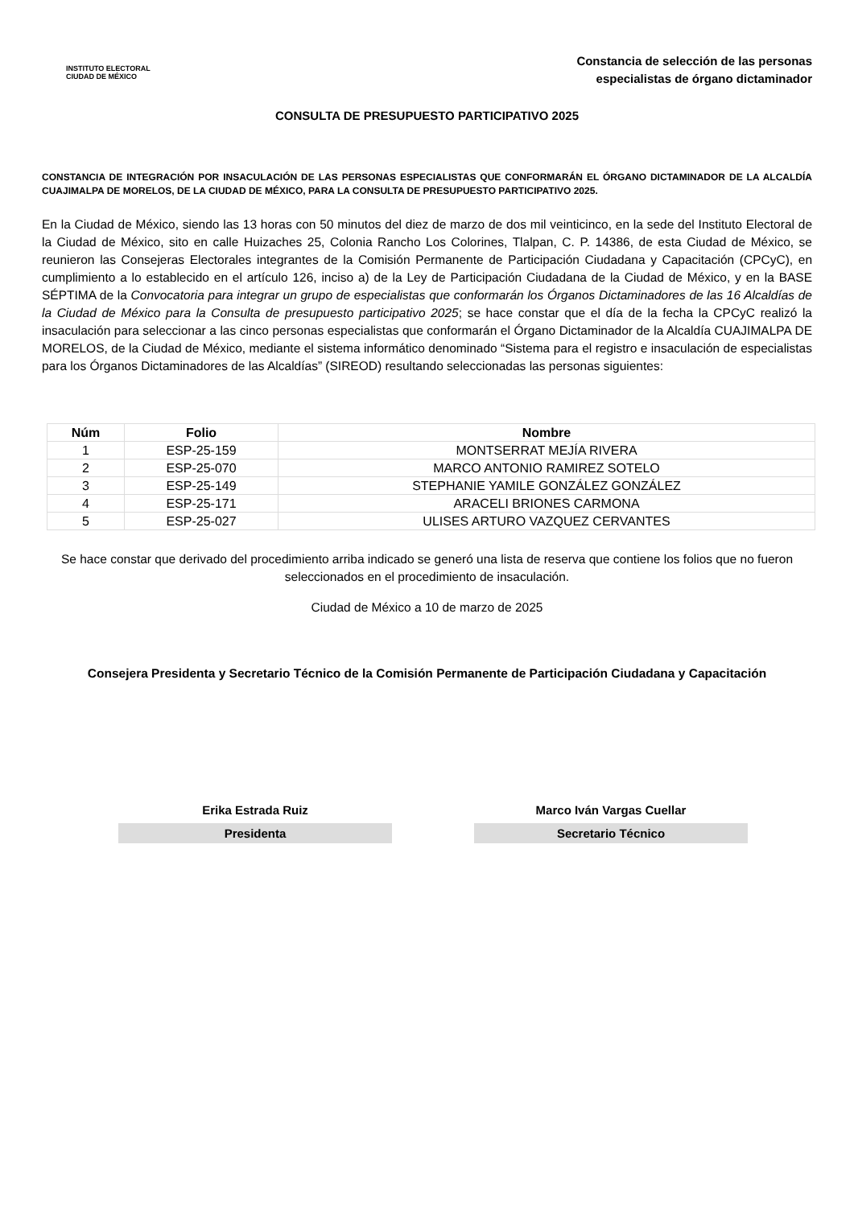INSTITUTO ELECTORAL
CIUDAD DE MÉXICO
Constancia de selección de las personas
especialistas de órgano dictaminador
CONSULTA DE PRESUPUESTO PARTICIPATIVO 2025
CONSTANCIA DE INTEGRACIÓN POR INSACULACIÓN DE LAS PERSONAS ESPECIALISTAS QUE CONFORMARÁN EL ÓRGANO DICTAMINADOR DE LA ALCALDÍA CUAJIMALPA DE MORELOS, DE LA CIUDAD DE MÉXICO, PARA LA CONSULTA DE PRESUPUESTO PARTICIPATIVO 2025.
En la Ciudad de México, siendo las 13 horas con 50 minutos del diez de marzo de dos mil veinticinco, en la sede del Instituto Electoral de la Ciudad de México, sito en calle Huizaches 25, Colonia Rancho Los Colorines, Tlalpan, C. P. 14386, de esta Ciudad de México, se reunieron las Consejeras Electorales integrantes de la Comisión Permanente de Participación Ciudadana y Capacitación (CPCyC), en cumplimiento a lo establecido en el artículo 126, inciso a) de la Ley de Participación Ciudadana de la Ciudad de México, y en la BASE SÉPTIMA de la Convocatoria para integrar un grupo de especialistas que conformarán los Órganos Dictaminadores de las 16 Alcaldías de la Ciudad de México para la Consulta de presupuesto participativo 2025; se hace constar que el día de la fecha la CPCyC realizó la insaculación para seleccionar a las cinco personas especialistas que conformarán el Órgano Dictaminador de la Alcaldía CUAJIMALPA DE MORELOS, de la Ciudad de México, mediante el sistema informático denominado “Sistema para el registro e insaculación de especialistas para los Órganos Dictaminadores de las Alcaldías” (SIREOD) resultando seleccionadas las personas siguientes:
| Núm | Folio | Nombre |
| --- | --- | --- |
| 1 | ESP-25-159 | MONTSERRAT MEJÍA RIVERA |
| 2 | ESP-25-070 | MARCO ANTONIO RAMIREZ SOTELO |
| 3 | ESP-25-149 | STEPHANIE YAMILE GONZÁLEZ GONZÁLEZ |
| 4 | ESP-25-171 | ARACELI BRIONES CARMONA |
| 5 | ESP-25-027 | ULISES ARTURO VAZQUEZ CERVANTES |
Se hace constar que derivado del procedimiento arriba indicado se generó una lista de reserva que contiene los folios que no fueron seleccionados en el procedimiento de insaculación.
Ciudad de México a 10 de marzo de 2025
Consejera Presidenta y Secretario Técnico de la Comisión Permanente de Participación Ciudadana y Capacitación
Erika Estrada Ruiz
Presidenta
Marco Iván Vargas Cuellar
Secretario Técnico